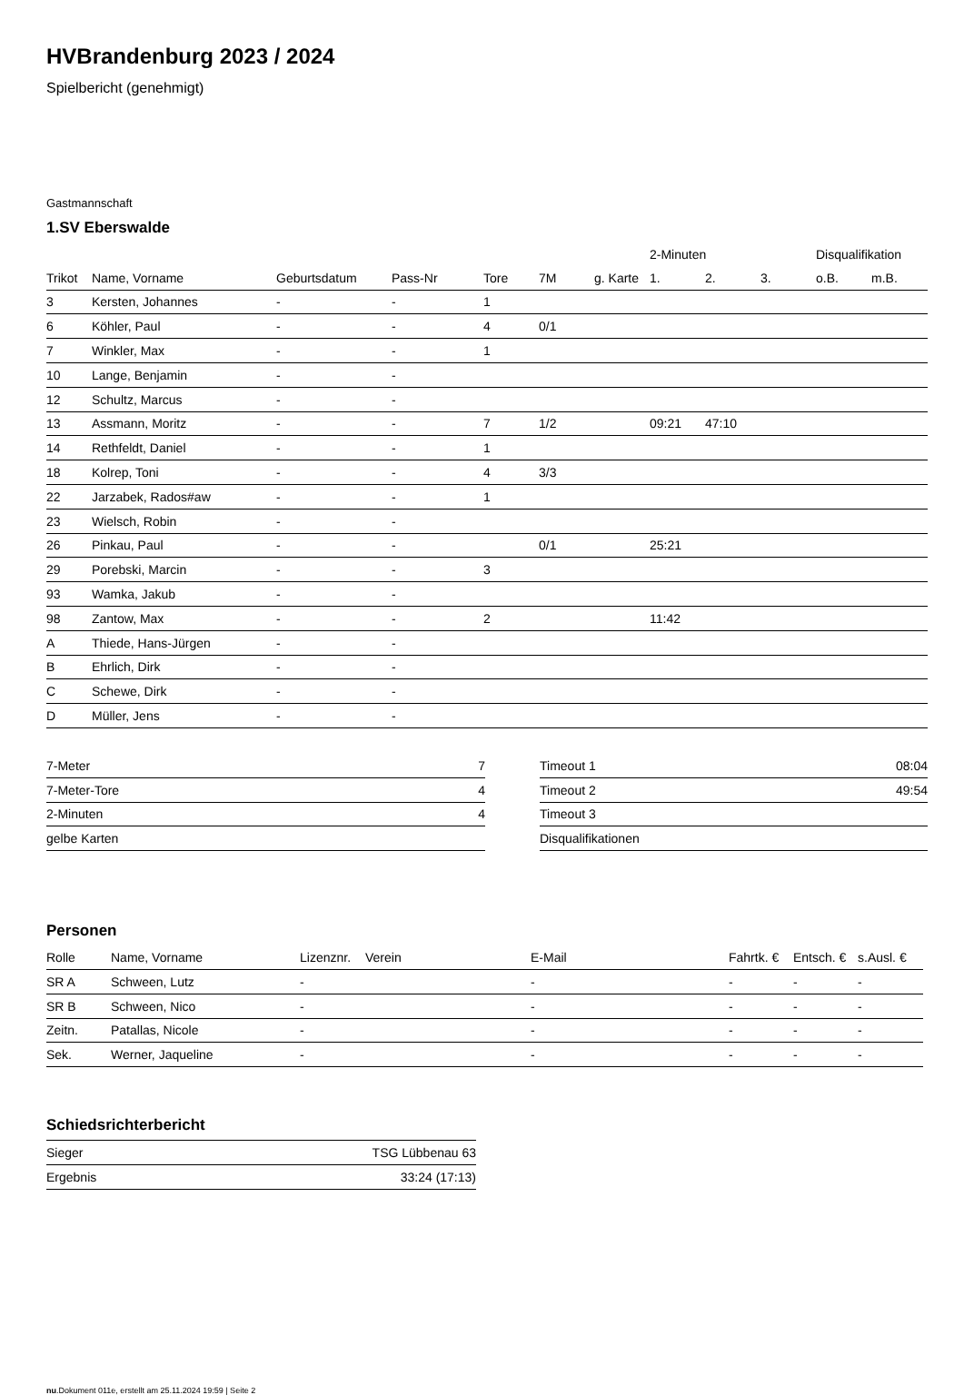HVBrandenburg 2023 / 2024
Spielbericht (genehmigt)
Gastmannschaft
1.SV Eberswalde
| | | | | | | | 2-Minuten | | | Disqualifikation | |
| --- | --- | --- | --- | --- | --- | --- | --- | --- | --- | --- | --- |
| Trikot | Name, Vorname | Geburtsdatum | Pass-Nr | Tore | 7M | g. Karte | 1. | 2. | 3. | o.B. | m.B. |
| 3 | Kersten, Johannes | - | - | 1 | | | | | | | |
| 6 | Köhler, Paul | - | - | 4 | 0/1 | | | | | | |
| 7 | Winkler, Max | - | - | 1 | | | | | | | |
| 10 | Lange, Benjamin | - | - | | | | | | | | |
| 12 | Schultz, Marcus | - | - | | | | | | | | |
| 13 | Assmann, Moritz | - | - | 7 | 1/2 | | 09:21 | 47:10 | | | |
| 14 | Rethfeldt, Daniel | - | - | 1 | | | | | | | |
| 18 | Kolrep, Toni | - | - | 4 | 3/3 | | | | | | |
| 22 | Jarzabek, Rados#aw | - | - | 1 | | | | | | | |
| 23 | Wielsch, Robin | - | - | | | | | | | | |
| 26 | Pinkau, Paul | - | - | | 0/1 | | 25:21 | | | | |
| 29 | Porebski, Marcin | - | - | 3 | | | | | | | |
| 93 | Wamka, Jakub | - | - | | | | | | | | |
| 98 | Zantow, Max | - | - | 2 | | | 11:42 | | | | |
| A | Thiede, Hans-Jürgen | - | - | | | | | | | | |
| B | Ehrlich, Dirk | - | - | | | | | | | | |
| C | Schewe, Dirk | - | - | | | | | | | | |
| D | Müller, Jens | - | - | | | | | | | | |
| 7-Meter | 7 |
| 7-Meter-Tore | 4 |
| 2-Minuten | 4 |
| gelbe Karten | |
| Timeout 1 | 08:04 |
| Timeout 2 | 49:54 |
| Timeout 3 | |
| Disqualifikationen | |
Personen
| Rolle | Name, Vorname | Lizenznr. | Verein | E-Mail | Fahrtk. € | Entsch. € | s.Ausl. € |
| --- | --- | --- | --- | --- | --- | --- | --- |
| SR A | Schween, Lutz | - | | - | - | - | - |
| SR B | Schween, Nico | - | | - | - | - | - |
| Zeitn. | Patallas, Nicole | - | | - | - | - | - |
| Sek. | Werner, Jaqueline | - | | - | - | - | - |
Schiedsrichterbericht
| Sieger | TSG Lübbenau 63 |
| Ergebnis | 33:24 (17:13) |
nu.Dokument 011e, erstellt am 25.11.2024 19:59 | Seite 2